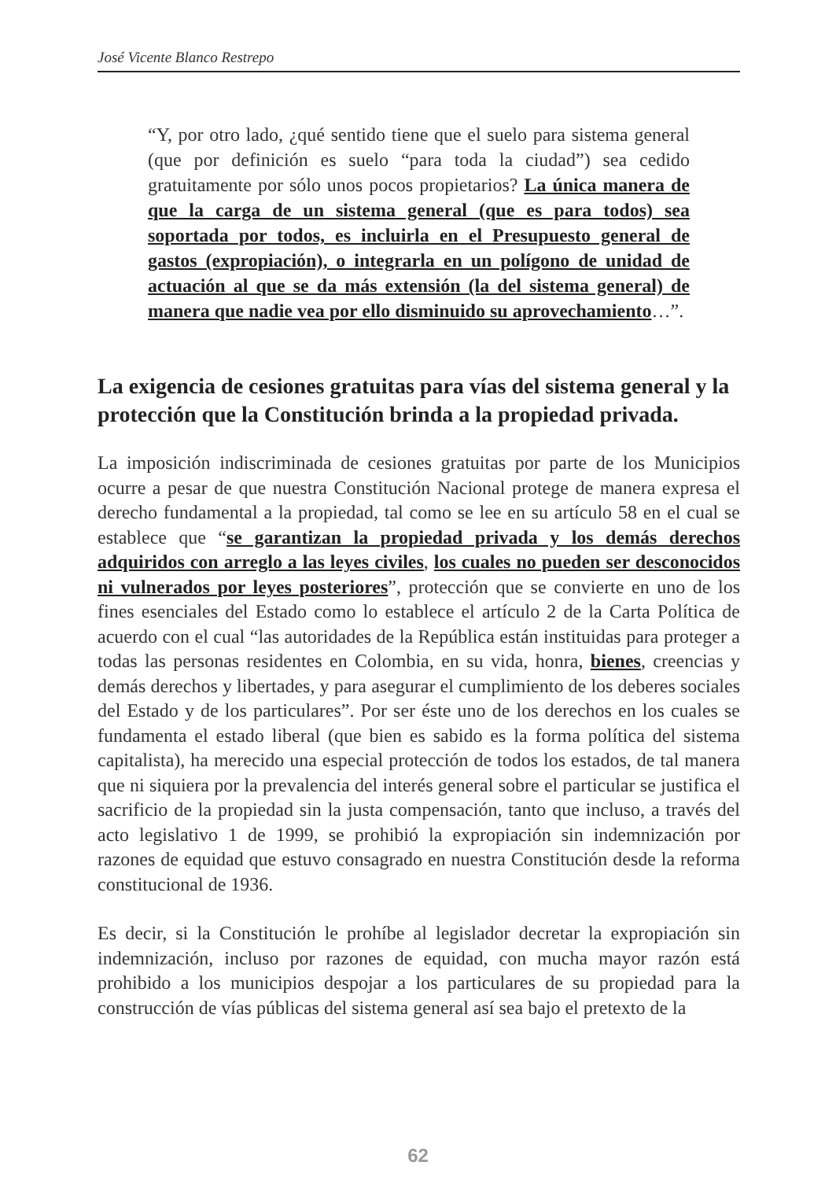José Vicente Blanco Restrepo
“Y, por otro lado, ¿qué sentido tiene que el suelo para sistema general (que por definición es suelo “para toda la ciudad”) sea cedido gratuitamente por sólo unos pocos propietarios? La única manera de que la carga de un sistema general (que es para todos) sea soportada por todos, es incluirla en el Presupuesto general de gastos (expropiación), o integrarla en un polígono de unidad de actuación al que se da más extensión (la del sistema general) de manera que nadie vea por ello disminuido su aprovechamiento…”.
La exigencia de cesiones gratuitas para vías del sistema general y la protección que la Constitución brinda a la propiedad privada.
La imposición indiscriminada de cesiones gratuitas por parte de los Municipios ocurre a pesar de que nuestra Constitución Nacional protege de manera expresa el derecho fundamental a la propiedad, tal como se lee en su artículo 58 en el cual se establece que “se garantizan la propiedad privada y los demás derechos adquiridos con arreglo a las leyes civiles, los cuales no pueden ser desconocidos ni vulnerados por leyes posteriores”, protección que se convierte en uno de los fines esenciales del Estado como lo establece el artículo 2 de la Carta Política de acuerdo con el cual “las autoridades de la República están instituidas para proteger a todas las personas residentes en Colombia, en su vida, honra, bienes, creencias y demás derechos y libertades, y para asegurar el cumplimiento de los deberes sociales del Estado y de los particulares”. Por ser éste uno de los derechos en los cuales se fundamenta el estado liberal (que bien es sabido es la forma política del sistema capitalista), ha merecido una especial protección de todos los estados, de tal manera que ni siquiera por la prevalencia del interés general sobre el particular se justifica el sacrificio de la propiedad sin la justa compensación, tanto que incluso, a través del acto legislativo 1 de 1999, se prohibió la expropiación sin indemnización por razones de equidad que estuvo consagrado en nuestra Constitución desde la reforma constitucional de 1936.
Es decir, si la Constitución le prohíbe al legislador decretar la expropiación sin indemnización, incluso por razones de equidad, con mucha mayor razón está prohibido a los municipios despojar a los particulares de su propiedad para la construcción de vías públicas del sistema general así sea bajo el pretexto de la
62